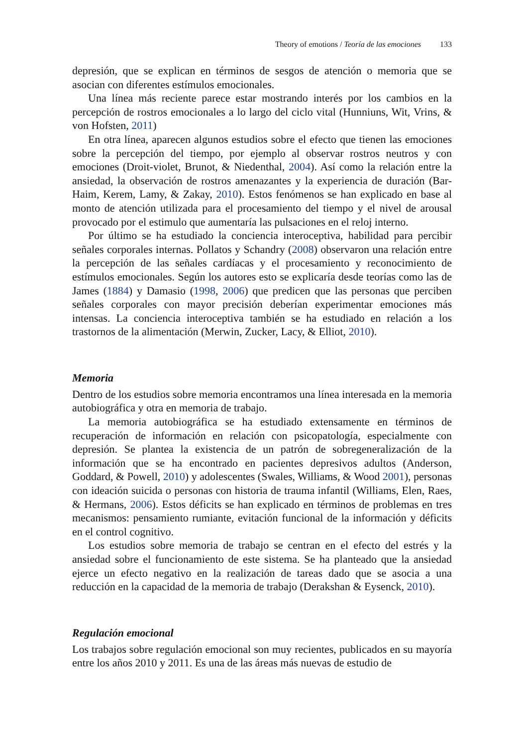Theory of emotions / Teoría de las emociones 133
depresión, que se explican en términos de sesgos de atención o memoria que se asocian con diferentes estímulos emocionales.
Una línea más reciente parece estar mostrando interés por los cambios en la percepción de rostros emocionales a lo largo del ciclo vital (Hunniuns, Wit, Vrins, & von Hofsten, 2011)
En otra línea, aparecen algunos estudios sobre el efecto que tienen las emociones sobre la percepción del tiempo, por ejemplo al observar rostros neutros y con emociones (Droit-violet, Brunot, & Niedenthal, 2004). Así como la relación entre la ansiedad, la observación de rostros amenazantes y la experiencia de duración (Bar-Haim, Kerem, Lamy, & Zakay, 2010). Estos fenómenos se han explicado en base al monto de atención utilizada para el procesamiento del tiempo y el nivel de arousal provocado por el estimulo que aumentaría las pulsaciones en el reloj interno.
Por último se ha estudiado la conciencia interoceptiva, habilidad para percibir señales corporales internas. Pollatos y Schandry (2008) observaron una relación entre la percepción de las señales cardíacas y el procesamiento y reconocimiento de estímulos emocionales. Según los autores esto se explicaría desde teorías como las de James (1884) y Damasio (1998, 2006) que predicen que las personas que perciben señales corporales con mayor precisión deberían experimentar emociones más intensas. La conciencia interoceptiva también se ha estudiado en relación a los trastornos de la alimentación (Merwin, Zucker, Lacy, & Elliot, 2010).
Memoria
Dentro de los estudios sobre memoria encontramos una línea interesada en la memoria autobiográfica y otra en memoria de trabajo.
La memoria autobiográfica se ha estudiado extensamente en términos de recuperación de información en relación con psicopatología, especialmente con depresión. Se plantea la existencia de un patrón de sobregeneralización de la información que se ha encontrado en pacientes depresivos adultos (Anderson, Goddard, & Powell, 2010) y adolescentes (Swales, Williams, & Wood 2001), personas con ideación suicida o personas con historia de trauma infantil (Williams, Elen, Raes, & Hermans, 2006). Estos déficits se han explicado en términos de problemas en tres mecanismos: pensamiento rumiante, evitación funcional de la información y déficits en el control cognitivo.
Los estudios sobre memoria de trabajo se centran en el efecto del estrés y la ansiedad sobre el funcionamiento de este sistema. Se ha planteado que la ansiedad ejerce un efecto negativo en la realización de tareas dado que se asocia a una reducción en la capacidad de la memoria de trabajo (Derakshan & Eysenck, 2010).
Regulación emocional
Los trabajos sobre regulación emocional son muy recientes, publicados en su mayoría entre los años 2010 y 2011. Es una de las áreas más nuevas de estudio de